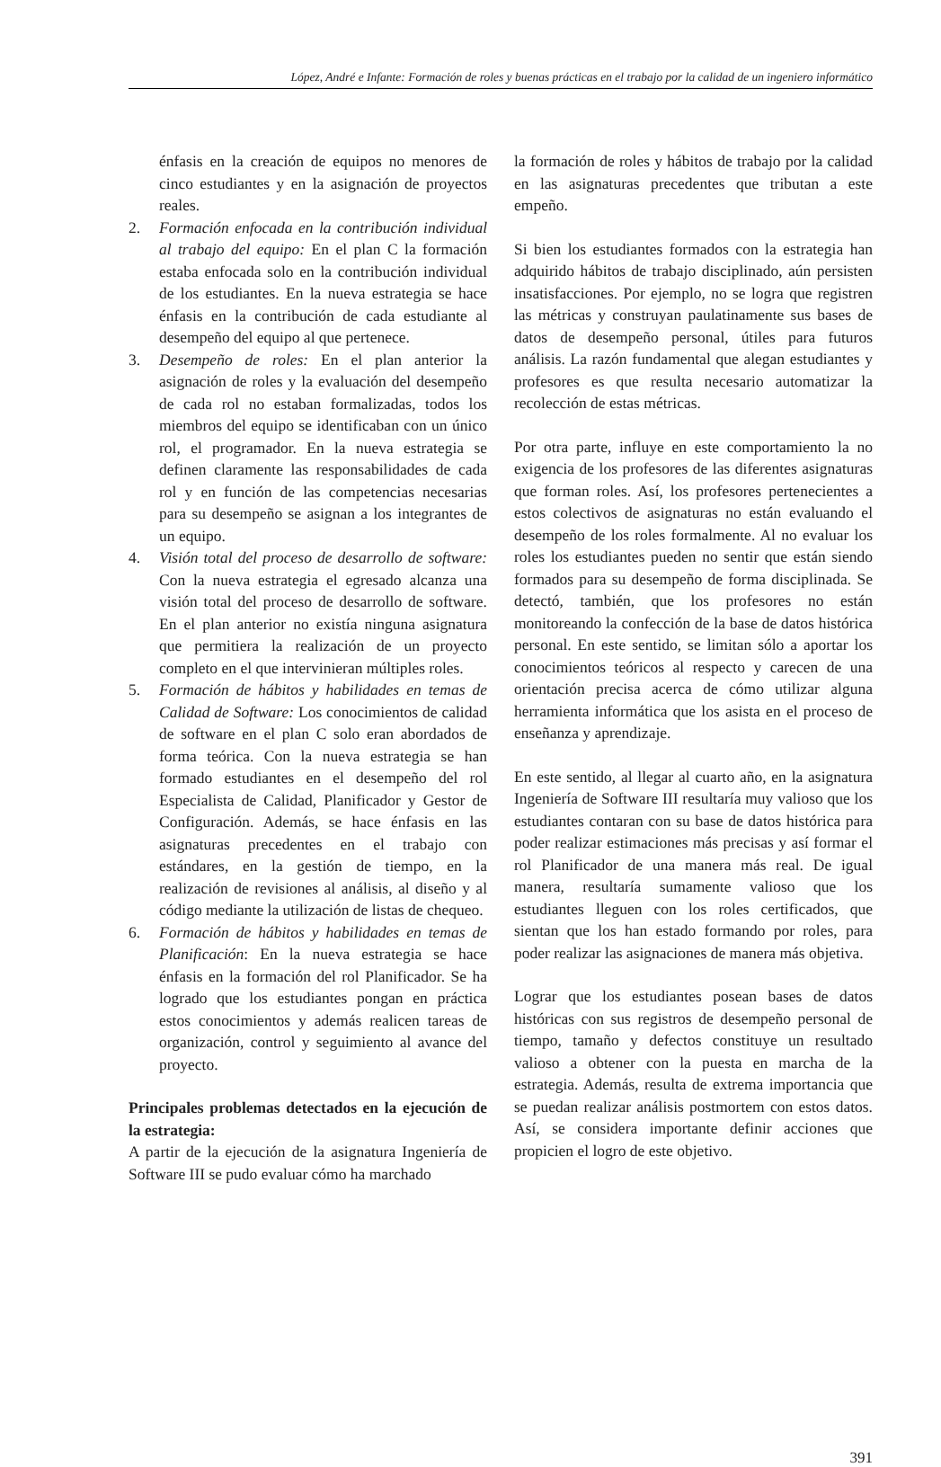López, André e Infante: Formación de roles y buenas prácticas en el trabajo por la calidad de un ingeniero informático
énfasis en la creación de equipos no menores de cinco estudiantes y en la asignación de proyectos reales.
2. Formación enfocada en la contribución individual al trabajo del equipo: En el plan C la formación estaba enfocada solo en la contribución individual de los estudiantes. En la nueva estrategia se hace énfasis en la contribución de cada estudiante al desempeño del equipo al que pertenece.
3. Desempeño de roles: En el plan anterior la asignación de roles y la evaluación del desempeño de cada rol no estaban formalizadas, todos los miembros del equipo se identificaban con un único rol, el programador. En la nueva estrategia se definen claramente las responsabilidades de cada rol y en función de las competencias necesarias para su desempeño se asignan a los integrantes de un equipo.
4. Visión total del proceso de desarrollo de software: Con la nueva estrategia el egresado alcanza una visión total del proceso de desarrollo de software. En el plan anterior no existía ninguna asignatura que permitiera la realización de un proyecto completo en el que intervinieran múltiples roles.
5. Formación de hábitos y habilidades en temas de Calidad de Software: Los conocimientos de calidad de software en el plan C solo eran abordados de forma teórica. Con la nueva estrategia se han formado estudiantes en el desempeño del rol Especialista de Calidad, Planificador y Gestor de Configuración. Además, se hace énfasis en las asignaturas precedentes en el trabajo con estándares, en la gestión de tiempo, en la realización de revisiones al análisis, al diseño y al código mediante la utilización de listas de chequeo.
6. Formación de hábitos y habilidades en temas de Planificación: En la nueva estrategia se hace énfasis en la formación del rol Planificador. Se ha logrado que los estudiantes pongan en práctica estos conocimientos y además realicen tareas de organización, control y seguimiento al avance del proyecto.
Principales problemas detectados en la ejecución de la estrategia:
A partir de la ejecución de la asignatura Ingeniería de Software III se pudo evaluar cómo ha marchado
la formación de roles y hábitos de trabajo por la calidad en las asignaturas precedentes que tributan a este empeño.
Si bien los estudiantes formados con la estrategia han adquirido hábitos de trabajo disciplinado, aún persisten insatisfacciones. Por ejemplo, no se logra que registren las métricas y construyan paulatinamente sus bases de datos de desempeño personal, útiles para futuros análisis. La razón fundamental que alegan estudiantes y profesores es que resulta necesario automatizar la recolección de estas métricas.
Por otra parte, influye en este comportamiento la no exigencia de los profesores de las diferentes asignaturas que forman roles. Así, los profesores pertenecientes a estos colectivos de asignaturas no están evaluando el desempeño de los roles formalmente. Al no evaluar los roles los estudiantes pueden no sentir que están siendo formados para su desempeño de forma disciplinada. Se detectó, también, que los profesores no están monitoreando la confección de la base de datos histórica personal. En este sentido, se limitan sólo a aportar los conocimientos teóricos al respecto y carecen de una orientación precisa acerca de cómo utilizar alguna herramienta informática que los asista en el proceso de enseñanza y aprendizaje.
En este sentido, al llegar al cuarto año, en la asignatura Ingeniería de Software III resultaría muy valioso que los estudiantes contaran con su base de datos histórica para poder realizar estimaciones más precisas y así formar el rol Planificador de una manera más real. De igual manera, resultaría sumamente valioso que los estudiantes lleguen con los roles certificados, que sientan que los han estado formando por roles, para poder realizar las asignaciones de manera más objetiva.
Lograr que los estudiantes posean bases de datos históricas con sus registros de desempeño personal de tiempo, tamaño y defectos constituye un resultado valioso a obtener con la puesta en marcha de la estrategia. Además, resulta de extrema importancia que se puedan realizar análisis postmortem con estos datos. Así, se considera importante definir acciones que propicien el logro de este objetivo.
391